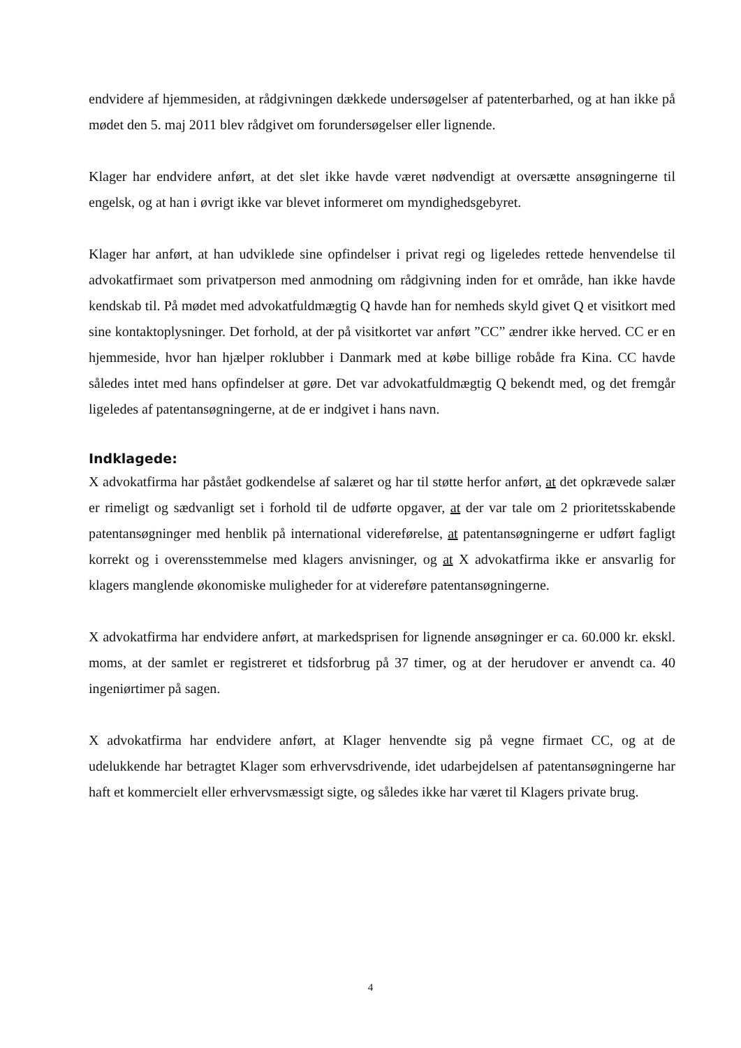endvidere af hjemmesiden, at rådgivningen dækkede undersøgelser af patenterbarhed, og at han ikke på mødet den 5. maj 2011 blev rådgivet om forundersøgelser eller lignende.
Klager har endvidere anført, at det slet ikke havde været nødvendigt at oversætte ansøgningerne til engelsk, og at han i øvrigt ikke var blevet informeret om myndighedsgebyret.
Klager har anført, at han udviklede sine opfindelser i privat regi og ligeledes rettede henvendelse til advokatfirmaet som privatperson med anmodning om rådgivning inden for et område, han ikke havde kendskab til. På mødet med advokatfuldmægtig Q havde han for nemheds skyld givet Q et visitkort med sine kontaktoplysninger. Det forhold, at der på visitkortet var anført ”CC” ændrer ikke herved. CC er en hjemmeside, hvor han hjælper roklubber i Danmark med at købe billige robåde fra Kina. CC havde således intet med hans opfindelser at gøre. Det var advokatfuldmægtig Q bekendt med, og det fremgår ligeledes af patentansøgningerne, at de er indgivet i hans navn.
Indklagede:
X advokatfirma har påstået godkendelse af salæret og har til støtte herfor anført, at det opkrævede salær er rimeligt og sædvanligt set i forhold til de udførte opgaver, at der var tale om 2 prioritetsskabende patentansøgninger med henblik på international videreførelse, at patentansøgningerne er udført fagligt korrekt og i overensstemmelse med klagers anvisninger, og at X advokatfirma ikke er ansvarlig for klagers manglende økonomiske muligheder for at videreføre patentansøgningerne.
X advokatfirma har endvidere anført, at markedsprisen for lignende ansøgninger er ca. 60.000 kr. ekskl. moms, at der samlet er registreret et tidsforbrug på 37 timer, og at der herudover er anvendt ca. 40 ingeniørtimer på sagen.
X advokatfirma har endvidere anført, at Klager henvendte sig på vegne firmaet CC, og at de udelukkende har betragtet Klager som erhvervsdrivende, idet udarbejdelsen af patentansøgningerne har haft et kommercielt eller erhvervsmæssigt sigte, og således ikke har været til Klagers private brug.
4